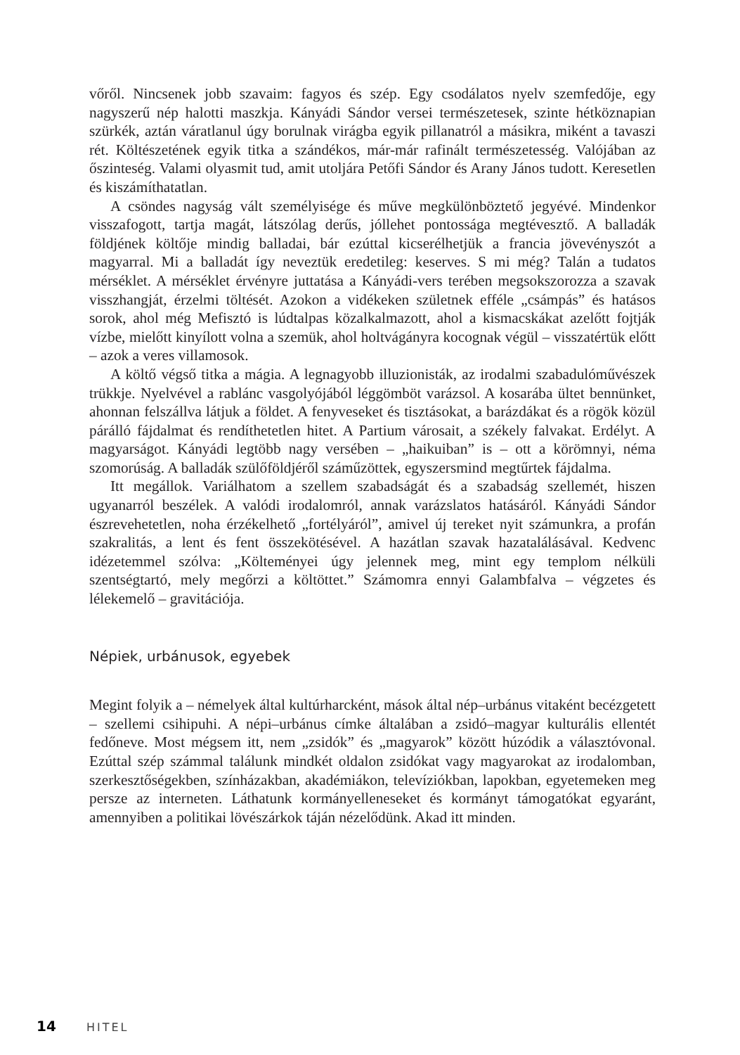vőről. Nincsenek jobb szavaim: fagyos és szép. Egy csodálatos nyelv szemfedője, egy nagyszerű nép halotti maszkja. Kányádi Sándor versei természetesek, szinte hétköznapian szürkék, aztán váratlanul úgy borulnak virágba egyik pillanatról a másikra, miként a tavaszi rét. Költészetének egyik titka a szándékos, már-már rafinált természetesség. Valójában az őszinteség. Valami olyasmit tud, amit utoljára Petőfi Sándor és Arany János tudott. Keresetlen és kiszámíthatatlan.
A csöndes nagyság vált személyisége és műve megkülönböztető jegyévé. Mindenkor visszafogott, tartja magát, látszólag derűs, jóllehet pontossága megtévesztő. A balladák földjének költője mindig balladai, bár ezúttal kicserélhetjük a francia jövevényszót a magyarral. Mi a balladát így neveztük eredetileg: keserves. S mi még? Talán a tudatos mérséklet. A mérséklet érvényre juttatása a Kányádi-vers terében megsokszorozza a szavak visszhangját, érzelmi töltését. Azokon a vidékeken születnek efféle „csámpás” és hatásos sorok, ahol még Mefisztó is lúdtalpas közalkalmazott, ahol a kismacskákat azelőtt fojtják vízbe, mielőtt kinyílott volna a szemük, ahol holtvágányra kocognak végül – visszatértük előtt – azok a veres villamosok.
A költő végső titka a mágia. A legnagyobb illuzionisták, az irodalmi szabadulóművészek trükkje. Nyelvével a rablánc vasgolyójából léggömböt varázsol. A kosarába ültet bennünket, ahonnan felszállva látjuk a földet. A fenyveseket és tisztásokat, a barázdákat és a rögök közül párálló fájdalmat és rendíthetetlen hitet. A Partium városait, a székely falvakat. Erdélyt. A magyarságot. Kányádi legtöbb nagy versében – „haikuiban” is – ott a körömnyi, néma szomorúság. A balladák szülőföldjéről száműzöttek, egyszersmind megtűrtek fájdalma.
Itt megállok. Variálhatom a szellem szabadságát és a szabadság szellemét, hiszen ugyanarról beszélek. A valódi irodalomról, annak varázslatos hatásáról. Kányádi Sándor észrevehetetlen, noha érzékelhető „fortélyáról”, amivel új tereket nyit számunkra, a profán szakralitás, a lent és fent összekötésével. A hazátlan szavak hazatalálásával. Kedvenc idézetemmel szólva: „Költeményei úgy jelennek meg, mint egy templom nélküli szentségtartó, mely megőrzi a költöttet.” Számomra ennyi Galambfalva – végzetes és lélekemelő – gravitációja.
Népiek, urbánusok, egyebek
Megint folyik a – némelyek által kultúrharcként, mások által nép–urbánus vitaként becézgetett – szellemi csihipuhi. A népi–urbánus címke általában a zsidó–magyar kulturális ellentét fedőneve. Most mégsem itt, nem „zsidók” és „magyarok” között húzódik a választóvonal. Ezúttal szép számmal találunk mindkét oldalon zsidókat vagy magyarokat az irodalomban, szerkesztőségekben, színházakban, akadémiákon, televíziókban, lapokban, egyetemeken meg persze az interneten. Láthatunk kormányelleneseket és kormányt támogatókat egyaránt, amennyiben a politikai lövészárkok táján nézelődünk. Akad itt minden.
14 HITEL